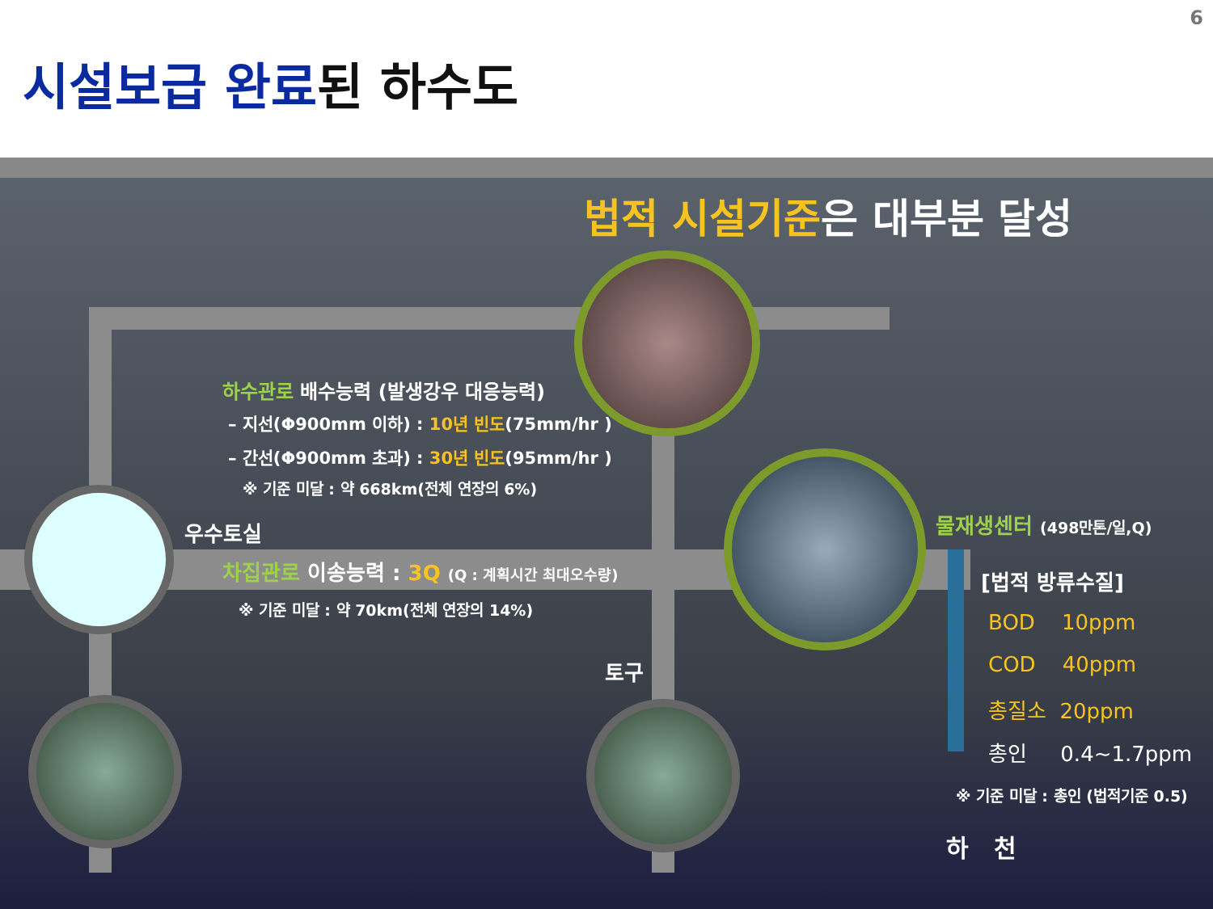6
시설보급 완료된 하수도
법적 시설기준은 대부분 달성
하수관로 배수능력 (발생강우 대응능력)
– 지선(Φ900mm 이하) : 10년 빈도(75mm/hr )
– 간선(Φ900mm 초과) : 30년 빈도(95mm/hr )
※ 기준 미달 : 약 668km(전체 연장의 6%)
우수토실
차집관로 이송능력 : 3Q (Q : 계획시간 최대오수량)
※ 기준 미달 : 약 70km(전체 연장의 14%)
토구
물재생센터 (498만톤/일,Q)
[법적 방류수질]
BOD 10ppm
COD 40ppm
총질소 20ppm
총인 0.4~1.7ppm
※ 기준 미달 : 총인 (법적기준 0.5)
하 천